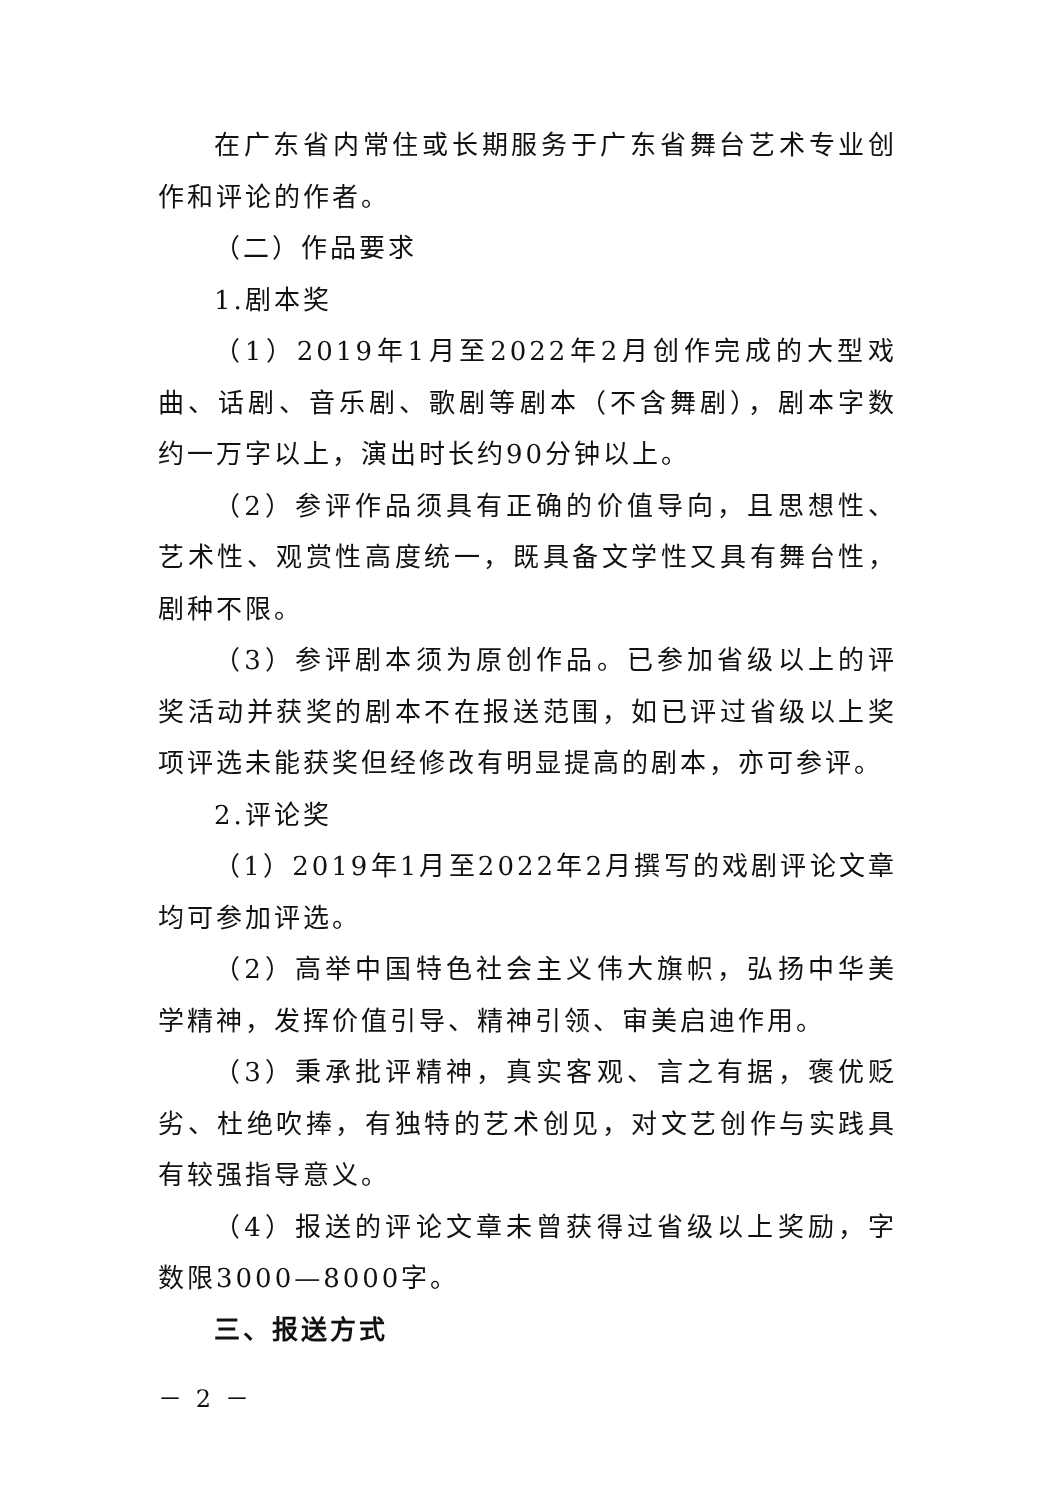在广东省内常住或长期服务于广东省舞台艺术专业创作和评论的作者。
（二）作品要求
1.剧本奖
（1）2019年1月至2022年2月创作完成的大型戏曲、话剧、音乐剧、歌剧等剧本（不含舞剧），剧本字数约一万字以上，演出时长约90分钟以上。
（2）参评作品须具有正确的价值导向，且思想性、艺术性、观赏性高度统一，既具备文学性又具有舞台性，剧种不限。
（3）参评剧本须为原创作品。已参加省级以上的评奖活动并获奖的剧本不在报送范围，如已评过省级以上奖项评选未能获奖但经修改有明显提高的剧本，亦可参评。
2.评论奖
（1）2019年1月至2022年2月撰写的戏剧评论文章均可参加评选。
（2）高举中国特色社会主义伟大旗帜，弘扬中华美学精神，发挥价值引导、精神引领、审美启迪作用。
（3）秉承批评精神，真实客观、言之有据，褒优贬劣、杜绝吹捧，有独特的艺术创见，对文艺创作与实践具有较强指导意义。
（4）报送的评论文章未曾获得过省级以上奖励，字数限3000—8000字。
三、报送方式
－ 2 －